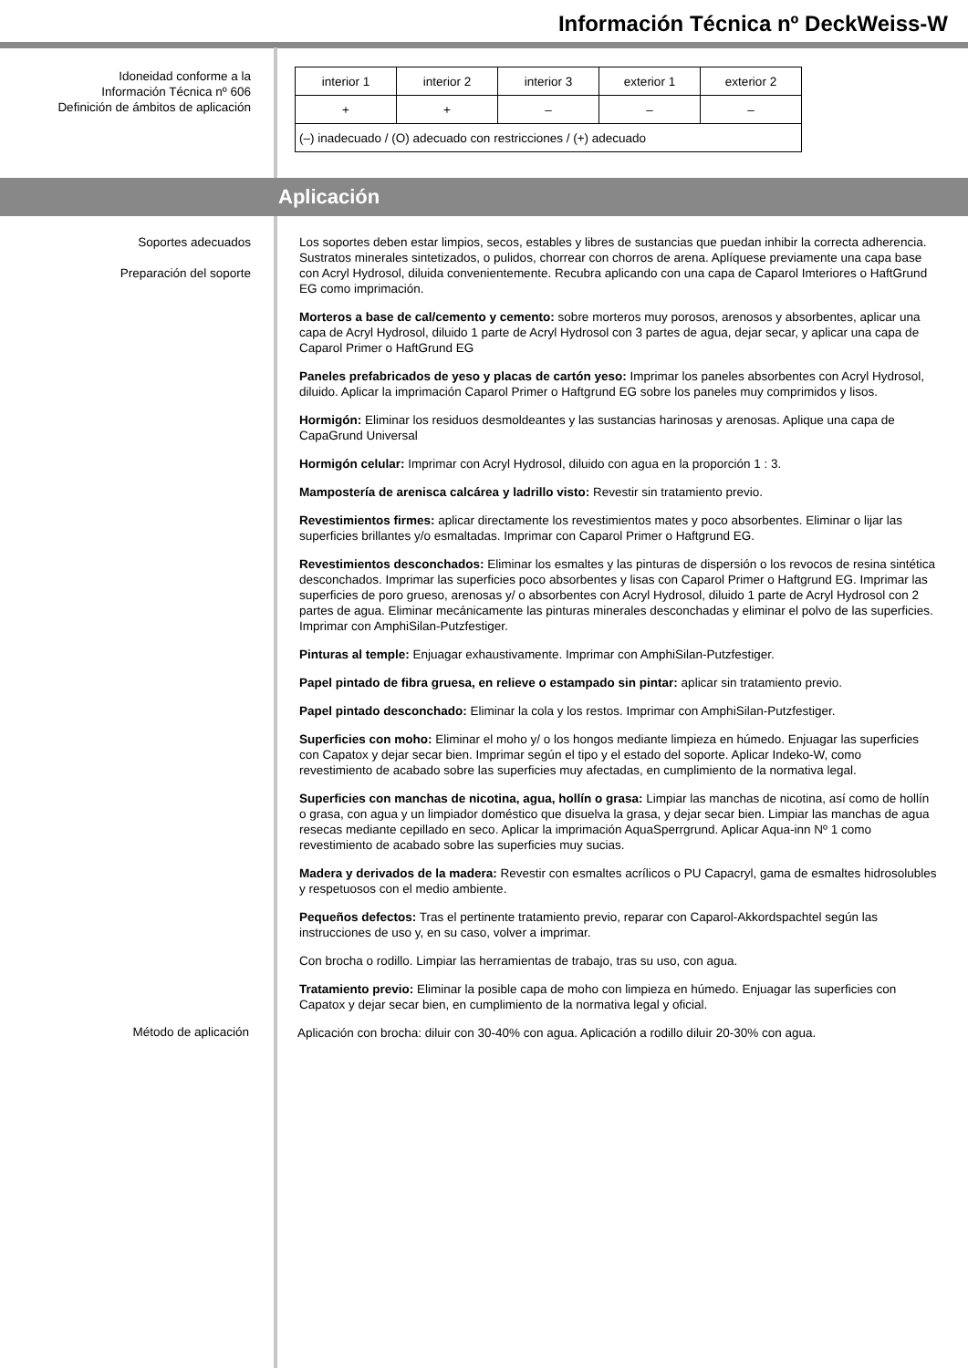Información Técnica nº DeckWeiss-W
Idoneidad conforme a la
Información Técnica nº 606
Definición de ámbitos de aplicación
| interior 1 | interior 2 | interior 3 | exterior 1 | exterior 2 |
| + | + | – | – | – |
| (–) inadecuado / (O) adecuado con restricciones / (+) adecuado | | | | |
Aplicación
Soportes adecuados
Preparación del soporte
Los soportes deben estar limpios, secos, estables y libres de sustancias que puedan inhibir la correcta adherencia. Sustratos minerales sintetizados, o pulidos, chorrear con chorros de arena. Aplíquese previamente una capa base con Acryl Hydrosol, diluida convenientemente. Recubra aplicando con una capa de Caparol Imteriores o HaftGrund EG como imprimación.
Morteros a base de cal/cemento y cemento: sobre morteros muy porosos, arenosos y absorbentes, aplicar una capa de Acryl Hydrosol, diluido 1 parte de Acryl Hydrosol con 3 partes de agua, dejar secar, y aplicar una capa de Caparol Primer o HaftGrund EG
Paneles prefabricados de yeso y placas de cartón yeso: Imprimar los paneles absorbentes con Acryl Hydrosol, diluido. Aplicar la imprimación Caparol Primer o Haftgrund EG sobre los paneles muy comprimidos y lisos.
Hormigón: Eliminar los residuos desmoldeantes y las sustancias harinosas y arenosas. Aplique una capa de CapaGrund Universal
Hormigón celular: Imprimar con Acryl Hydrosol, diluido con agua en la proporción 1 : 3.
Mampostería de arenisca calcárea y ladrillo visto: Revestir sin tratamiento previo.
Revestimientos firmes: aplicar directamente los revestimientos mates y poco absorbentes. Eliminar o lijar las superficies brillantes y/o esmaltadas. Imprimar con Caparol Primer o Haftgrund EG.
Revestimientos desconchados: Eliminar los esmaltes y las pinturas de dispersión o los revocos de resina sintética desconchados. Imprimar las superficies poco absorbentes y lisas con Caparol Primer o Haftgrund EG. Imprimar las superficies de poro grueso, arenosas y/ o absorbentes con Acryl Hydrosol, diluido 1 parte de Acryl Hydrosol con 2 partes de agua. Eliminar mecánicamente las pinturas minerales desconchadas y eliminar el polvo de las superficies. Imprimar con AmphiSilan-Putzfestiger.
Pinturas al temple: Enjuagar exhaustivamente. Imprimar con AmphiSilan-Putzfestiger.
Papel pintado de fibra gruesa, en relieve o estampado sin pintar: aplicar sin tratamiento previo.
Papel pintado desconchado: Eliminar la cola y los restos. Imprimar con AmphiSilan-Putzfestiger.
Superficies con moho: Eliminar el moho y/ o los hongos mediante limpieza en húmedo. Enjuagar las superficies con Capatox y dejar secar bien. Imprimar según el tipo y el estado del soporte. Aplicar Indeko-W, como revestimiento de acabado sobre las superficies muy afectadas, en cumplimiento de la normativa legal.
Superficies con manchas de nicotina, agua, hollín o grasa: Limpiar las manchas de nicotina, así como de hollín o grasa, con agua y un limpiador doméstico que disuelva la grasa, y dejar secar bien. Limpiar las manchas de agua resecas mediante cepillado en seco. Aplicar la imprimación AquaSperrgrund. Aplicar Aqua-inn Nº 1 como revestimiento de acabado sobre las superficies muy sucias.
Madera y derivados de la madera: Revestir con esmaltes acrílicos o PU Capacryl, gama de esmaltes hidrosolubles y respetuosos con el medio ambiente.
Pequeños defectos: Tras el pertinente tratamiento previo, reparar con Caparol-Akkordspachtel según las instrucciones de uso y, en su caso, volver a imprimar.
Con brocha o rodillo. Limpiar las herramientas de trabajo, tras su uso, con agua.
Tratamiento previo: Eliminar la posible capa de moho con limpieza en húmedo. Enjuagar las superficies con Capatox y dejar secar bien, en cumplimiento de la normativa legal y oficial.
Método de aplicación
Aplicación con brocha: diluir con 30-40% con agua. Aplicación a rodillo diluir 20-30% con agua.